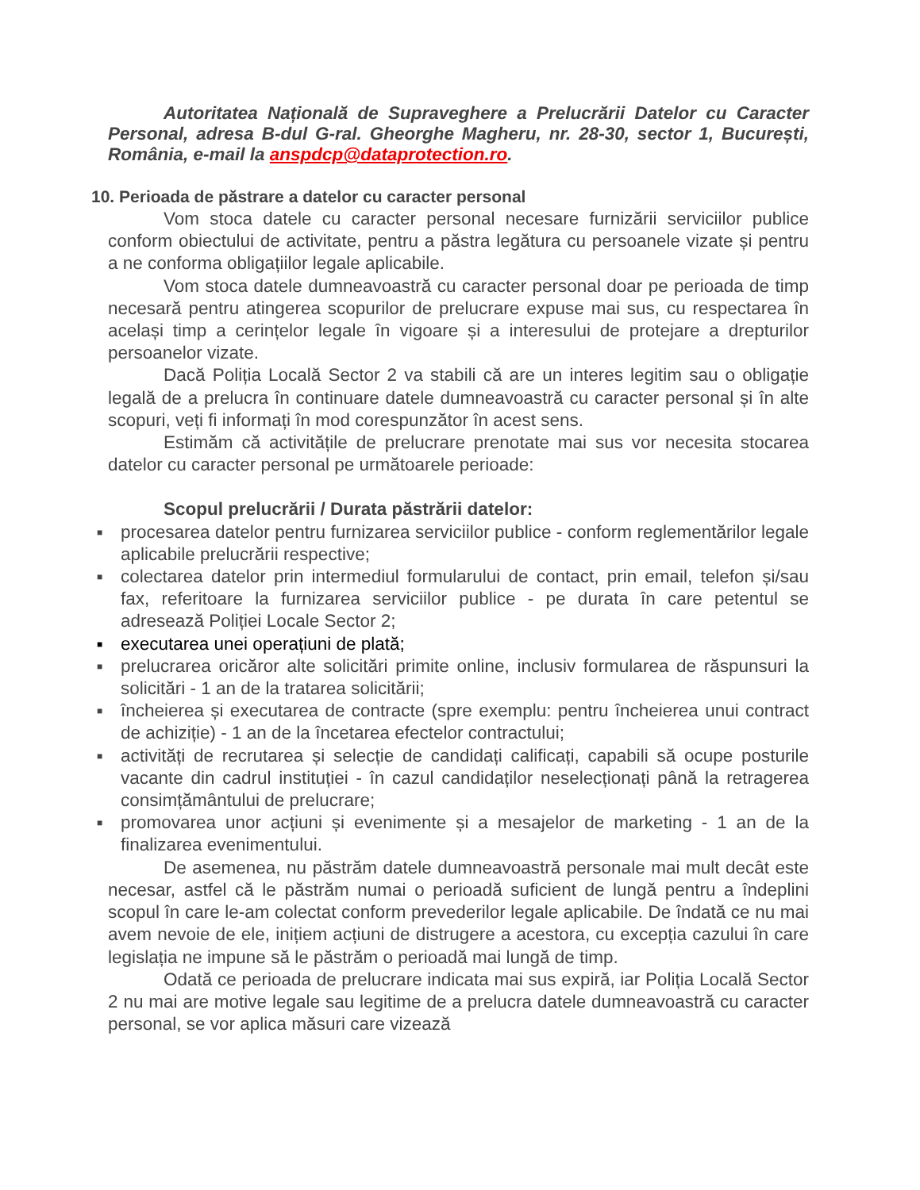Autoritatea Națională de Supraveghere a Prelucrării Datelor cu Caracter Personal, adresa B-dul G-ral. Gheorghe Magheru, nr. 28-30, sector 1, București, România, e-mail la anspdcp@dataprotection.ro.
10. Perioada de păstrare a datelor cu caracter personal
Vom stoca datele cu caracter personal necesare furnizării serviciilor publice conform obiectului de activitate, pentru a păstra legătura cu persoanele vizate și pentru a ne conforma obligațiilor legale aplicabile.
Vom stoca datele dumneavoastră cu caracter personal doar pe perioada de timp necesară pentru atingerea scopurilor de prelucrare expuse mai sus, cu respectarea în același timp a cerințelor legale în vigoare și a interesului de protejare a drepturilor persoanelor vizate.
Dacă Poliția Locală Sector 2 va stabili că are un interes legitim sau o obligație legală de a prelucra în continuare datele dumneavoastră cu caracter personal și în alte scopuri, veți fi informați în mod corespunzător în acest sens.
Estimăm că activitățile de prelucrare prenotate mai sus vor necesita stocarea datelor cu caracter personal pe următoarele perioade:
Scopul prelucrării / Durata păstrării datelor:
■ procesarea datelor pentru furnizarea serviciilor publice - conform reglementărilor legale aplicabile prelucrării respective;
■ colectarea datelor prin intermediul formularului de contact, prin email, telefon și/sau fax, referitoare la furnizarea serviciilor publice - pe durata în care petentul se adresează Poliției Locale Sector 2;
■ executarea unei operațiuni de plată;
■ prelucrarea oricăror alte solicitări primite online, inclusiv formularea de răspunsuri la solicitări - 1 an de la tratarea solicitării;
■ încheierea și executarea de contracte (spre exemplu: pentru încheierea unui contract de achiziție) - 1 an de la încetarea efectelor contractului;
■ activități de recrutarea și selecție de candidați calificați, capabili să ocupe posturile vacante din cadrul instituției - în cazul candidaților neselecționați până la retragerea consimțământului de prelucrare;
■ promovarea unor acțiuni și evenimente și a mesajelor de marketing - 1 an de la finalizarea evenimentului.
De asemenea, nu păstrăm datele dumneavoastră personale mai mult decât este necesar, astfel că le păstrăm numai o perioadă suficient de lungă pentru a îndeplini scopul în care le-am colectat conform prevederilor legale aplicabile. De îndată ce nu mai avem nevoie de ele, inițiem acțiuni de distrugere a acestora, cu excepția cazului în care legislația ne impune să le păstrăm o perioadă mai lungă de timp.
Odată ce perioada de prelucrare indicata mai sus expiră, iar Poliția Locală Sector 2 nu mai are motive legale sau legitime de a prelucra datele dumneavoastră cu caracter personal, se vor aplica măsuri care vizează